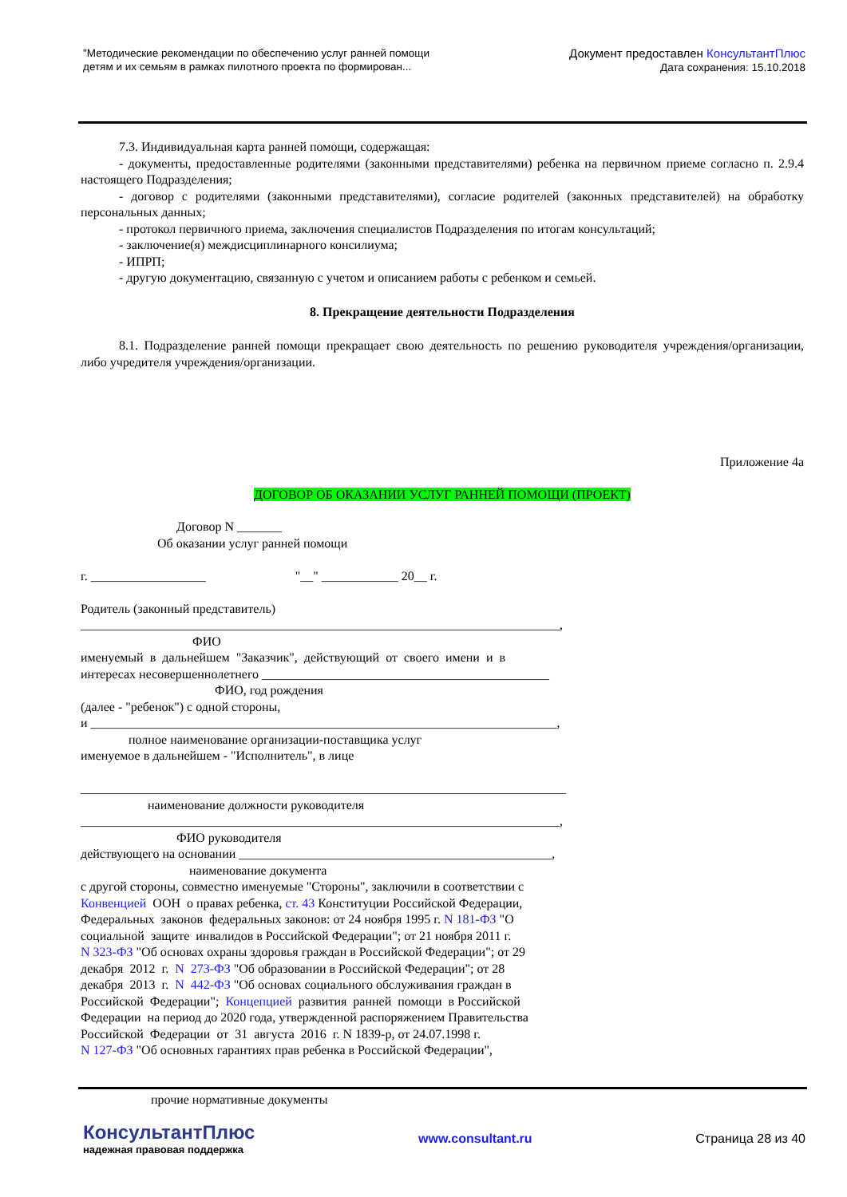"Методические рекомендации по обеспечению услуг ранней помощи
детям и их семьям в рамках пилотного проекта по формирован...
Документ предоставлен КонсультантПлюс
Дата сохранения: 15.10.2018
7.3. Индивидуальная карта ранней помощи, содержащая:
- документы, предоставленные родителями (законными представителями) ребенка на первичном приеме согласно п. 2.9.4 настоящего Подразделения;
- договор с родителями (законными представителями), согласие родителей (законных представителей) на обработку персональных данных;
- протокол первичного приема, заключения специалистов Подразделения по итогам консультаций;
- заключение(я) междисциплинарного консилиума;
- ИПРП;
- другую документацию, связанную с учетом и описанием работы с ребенком и семьей.
8. Прекращение деятельности Подразделения
8.1. Подразделение ранней помощи прекращает свою деятельность по решению руководителя учреждения/организации, либо учредителя учреждения/организации.
Приложение 4а
ДОГОВОР ОБ ОКАЗАНИИ УСЛУГ РАННЕЙ ПОМОЩИ (ПРОЕКТ)
Договор N _______ Об оказании услуг ранней помощи г. __________________ "__" ____________ 20__ г. Родитель (законный представитель) ___________________________________________________________________________, ФИО именуемый в дальнейшем "Заказчик", действующий от своего имени и в интересах несовершеннолетнего _____________________________________________ ФИО, год рождения (далее - "ребенок") с одной стороны, и _________________________________________________________________________, полное наименование организации-поставщика услуг именуемое в дальнейшем - "Исполнитель", в лице ____________________________________________________________________________ наименование должности руководителя ___________________________________________________________________________, ФИО руководителя действующего на основании _________________________________________________, наименование документа с другой стороны, совместно именуемые "Стороны", заключили в соответствии с Конвенцией ООН о правах ребенка, ст. 43 Конституции Российской Федерации, Федеральных законов федеральных законов: от 24 ноября 1995 г. N 181-ФЗ "О социальной защите инвалидов в Российской Федерации"; от 21 ноября 2011 г. N 323-ФЗ "Об основах охраны здоровья граждан в Российской Федерации"; от 29 декабря 2012 г. N 273-ФЗ "Об образовании в Российской Федерации"; от 28 декабря 2013 г. N 442-ФЗ "Об основах социального обслуживания граждан в Российской Федерации"; Концепцией развития ранней помощи в Российской Федерации на период до 2020 года, утвержденной распоряжением Правительства Российской Федерации от 31 августа 2016 г. N 1839-р, от 24.07.1998 г. N 127-ФЗ "Об основных гарантиях прав ребенка в Российской Федерации", ____________________________________________________________________________ прочие нормативные документы
КонсультантПлюс
надежная правовая поддержка
www.consultant.ru Страница 28 из 40